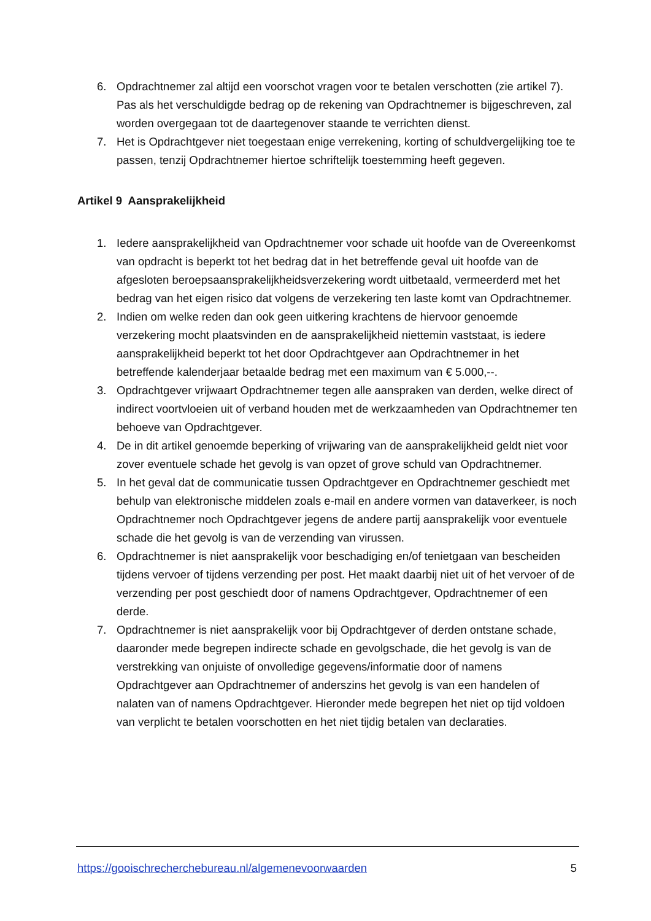6. Opdrachtnemer zal altijd een voorschot vragen voor te betalen verschotten (zie artikel 7). Pas als het verschuldigde bedrag op de rekening van Opdrachtnemer is bijgeschreven, zal worden overgegaan tot de daartegenover staande te verrichten dienst.
7. Het is Opdrachtgever niet toegestaan enige verrekening, korting of schuldvergelijking toe te passen, tenzij Opdrachtnemer hiertoe schriftelijk toestemming heeft gegeven.
Artikel 9 Aansprakelijkheid
1. Iedere aansprakelijkheid van Opdrachtnemer voor schade uit hoofde van de Overeenkomst van opdracht is beperkt tot het bedrag dat in het betreffende geval uit hoofde van de afgesloten beroepsaansprakelijkheidsverzekering wordt uitbetaald, vermeerderd met het bedrag van het eigen risico dat volgens de verzekering ten laste komt van Opdrachtnemer.
2. Indien om welke reden dan ook geen uitkering krachtens de hiervoor genoemde verzekering mocht plaatsvinden en de aansprakelijkheid niettemin vaststaat, is iedere aansprakelijkheid beperkt tot het door Opdrachtgever aan Opdrachtnemer in het betreffende kalenderjaar betaalde bedrag met een maximum van € 5.000,--.
3. Opdrachtgever vrijwaart Opdrachtnemer tegen alle aanspraken van derden, welke direct of indirect voortvloeien uit of verband houden met de werkzaamheden van Opdrachtnemer ten behoeve van Opdrachtgever.
4. De in dit artikel genoemde beperking of vrijwaring van de aansprakelijkheid geldt niet voor zover eventuele schade het gevolg is van opzet of grove schuld van Opdrachtnemer.
5. In het geval dat de communicatie tussen Opdrachtgever en Opdrachtnemer geschiedt met behulp van elektronische middelen zoals e-mail en andere vormen van dataverkeer, is noch Opdrachtnemer noch Opdrachtgever jegens de andere partij aansprakelijk voor eventuele schade die het gevolg is van de verzending van virussen.
6. Opdrachtnemer is niet aansprakelijk voor beschadiging en/of tenietgaan van bescheiden tijdens vervoer of tijdens verzending per post. Het maakt daarbij niet uit of het vervoer of de verzending per post geschiedt door of namens Opdrachtgever, Opdrachtnemer of een derde.
7. Opdrachtnemer is niet aansprakelijk voor bij Opdrachtgever of derden ontstane schade, daaronder mede begrepen indirecte schade en gevolgschade, die het gevolg is van de verstrekking van onjuiste of onvolledige gegevens/informatie door of namens Opdrachtgever aan Opdrachtnemer of anderszins het gevolg is van een handelen of nalaten van of namens Opdrachtgever. Hieronder mede begrepen het niet op tijd voldoen van verplicht te betalen voorschotten en het niet tijdig betalen van declaraties.
https://gooischrecherchebureau.nl/algemenevoorwaarden 5